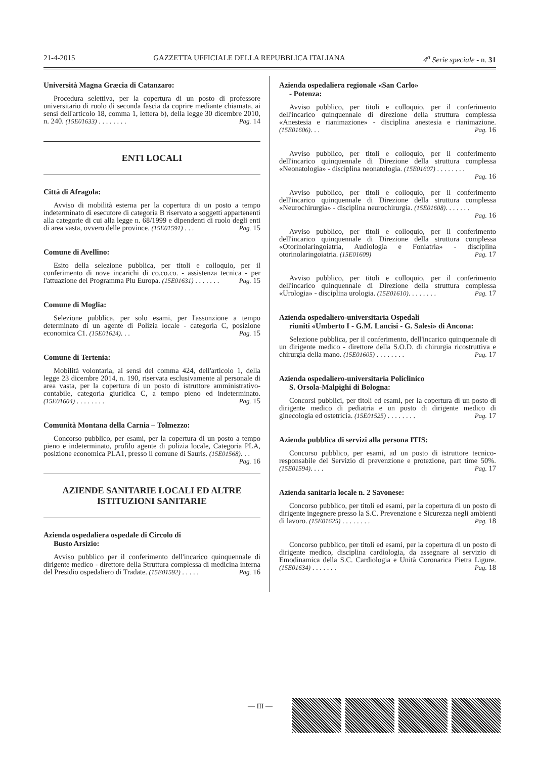21-4-2015 GAZZETTA UFFICIALE DELLA REPUBBLICA ITALIANA 4<sup>a</sup> Serie speciale - n. 31
Università Magna Græcia di Catanzaro:
Procedura selettiva, per la copertura di un posto di professore universitario di ruolo di seconda fascia da coprire mediante chiamata, ai sensi dell'articolo 18, comma 1, lettera b), della legge 30 dicembre 2010, n. 240. (15E01633) . . . . . . . . Pag. 14
ENTI LOCALI
Città di Afragola:
Avviso di mobilità esterna per la copertura di un posto a tempo indeterminato di esecutore di categoria B riservato a soggetti appartenenti alla categorie di cui alla legge n. 68/1999 e dipendenti di ruolo degli enti di area vasta, ovvero delle province. (15E01591) . . . Pag. 15
Comune di Avellino:
Esito della selezione pubblica, per titoli e colloquio, per il conferimento di nove incarichi di co.co.co. - assistenza tecnica - per l'attuazione del Programma Piu Europa. (15E01631) . . . . . . . Pag. 15
Comune di Moglia:
Selezione pubblica, per solo esami, per l'assunzione a tempo determinato di un agente di Polizia locale - categoria C, posizione economica C1. (15E01624). . . Pag. 15
Comune di Tertenia:
Mobilità volontaria, ai sensi del comma 424, dell'articolo 1, della legge 23 dicembre 2014, n. 190, riservata esclusivamente al personale di area vasta, per la copertura di un posto di istruttore amministrativo-contabile, categoria giuridica C, a tempo pieno ed indeterminato. (15E01604) . . . . . . . . Pag. 15
Comunità Montana della Carnia – Tolmezzo:
Concorso pubblico, per esami, per la copertura di un posto a tempo pieno e indeterminato, profilo agente di polizia locale, Categoria PLA, posizione economica PLA1, presso il comune di Sauris. (15E01568). . . Pag. 16
AZIENDE SANITARIE LOCALI ED ALTRE ISTITUZIONI SANITARIE
Azienda ospedaliera ospedale di Circolo di
Busto Arsizio:
Avviso pubblico per il conferimento dell'incarico quinquennale di dirigente medico - direttore della Struttura complessa di medicina interna del Presidio ospedaliero di Tradate. (15E01592) . . . . . Pag. 16
Azienda ospedaliera regionale «San Carlo»
- Potenza:
Avviso pubblico, per titoli e colloquio, per il conferimento dell'incarico quinquennale di direzione della struttura complessa «Anestesia e rianimazione» - disciplina anestesia e rianimazione. (15E01606). . . Pag. 16
Avviso pubblico, per titoli e colloquio, per il conferimento dell'incarico quinquennale di Direzione della struttura complessa «Neonatologia» - disciplina neonatologia. (15E01607) . . . . . . . . Pag. 16
Avviso pubblico, per titoli e colloquio, per il conferimento dell'incarico quinquennale di Direzione della struttura complessa «Neurochirurgia» - disciplina neurochirurgia. (15E01608). . . . . . . Pag. 16
Avviso pubblico, per titoli e colloquio, per il conferimento dell'incarico quinquennale di Direzione della struttura complessa «Otorinolaringoiatria, Audiologia e Foniatria» - disciplina otorinolaringoiatria. (15E01609) Pag. 17
Avviso pubblico, per titoli e colloquio, per il conferimento dell'incarico quinquennale di Direzione della struttura complessa «Urologia» - disciplina urologia. (15E01610). . . . . . . . Pag. 17
Azienda ospedaliero-universitaria Ospedali
riuniti «Umberto I - G.M. Lancisi - G. Salesi» di Ancona:
Selezione pubblica, per il conferimento, dell'incarico quinquennale di un dirigente medico - direttore della S.O.D. di chirurgia ricostruttiva e chirurgia della mano. (15E01605) . . . . . . . . Pag. 17
Azienda ospedaliero-universitaria Policlinico
S. Orsola-Malpighi di Bologna:
Concorsi pubblici, per titoli ed esami, per la copertura di un posto di dirigente medico di pediatria e un posto di dirigente medico di ginecologia ed ostetricia. (15E01525) . . . . . . . . Pag. 17
Azienda pubblica di servizi alla persona ITIS:
Concorso pubblico, per esami, ad un posto di istruttore tecnico-responsabile del Servizio di prevenzione e protezione, part time 50%. (15E01594). . . . Pag. 17
Azienda sanitaria locale n. 2 Savonese:
Concorso pubblico, per titoli ed esami, per la copertura di un posto di dirigente ingegnere presso la S.C. Prevenzione e Sicurezza negli ambienti di lavoro. (15E01625) . . . . . . . . Pag. 18
Concorso pubblico, per titoli ed esami, per la copertura di un posto di dirigente medico, disciplina cardiologia, da assegnare al servizio di Emodinamica della S.C. Cardiologia e Unità Coronarica Pietra Ligure. (15E01634) . . . . . . . Pag. 18
— III —